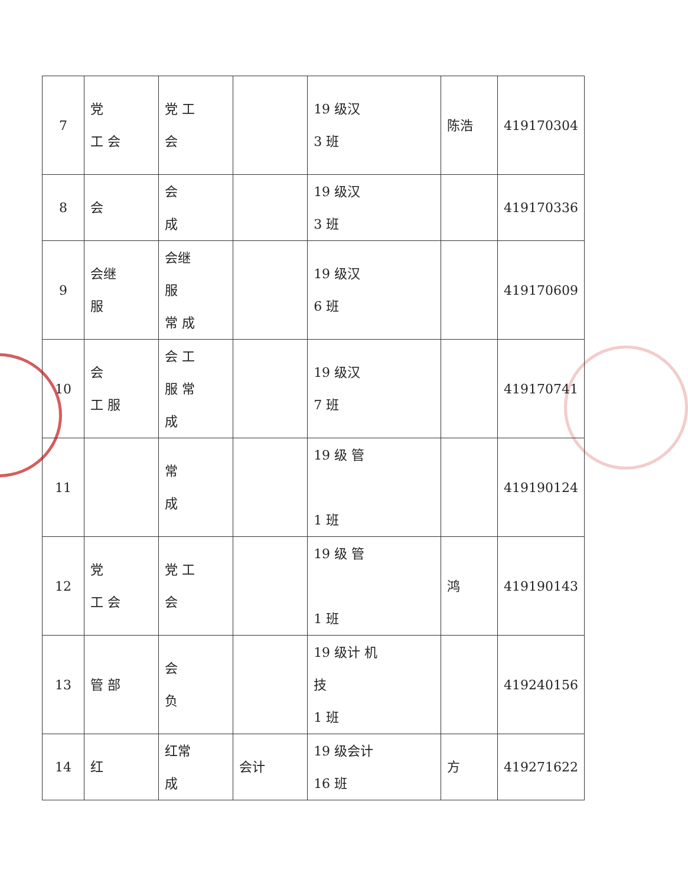| 7 | 党 工 会 | 党 工 会 | | 19 级汉 3 班 | 陈浩 | 419170304 |
| 8 | 会 | 会 成 | | 19 级汉 3 班 | | 419170336 |
| 9 | 会继 服 | 会继 服 常 成 | | 19 级汉 6 班 | | 419170609 |
| 10 | 会 工 服 | 会 工 服 常 成 | | 19 级汉 7 班 | | 419170741 |
| 11 | | 常 成 | | 19 级 管 1 班 | | 419190124 |
| 12 | 党 工 会 | 党 工 会 | | 19 级 管 1 班 | 鸿 | 419190143 |
| 13 | 管 部 | 会 负 | | 19 级计 机 技 1 班 | | 419240156 |
| 14 | 红 | 红常 成 | 会计 | 19 级会计 16 班 | 方 | 419271622 |